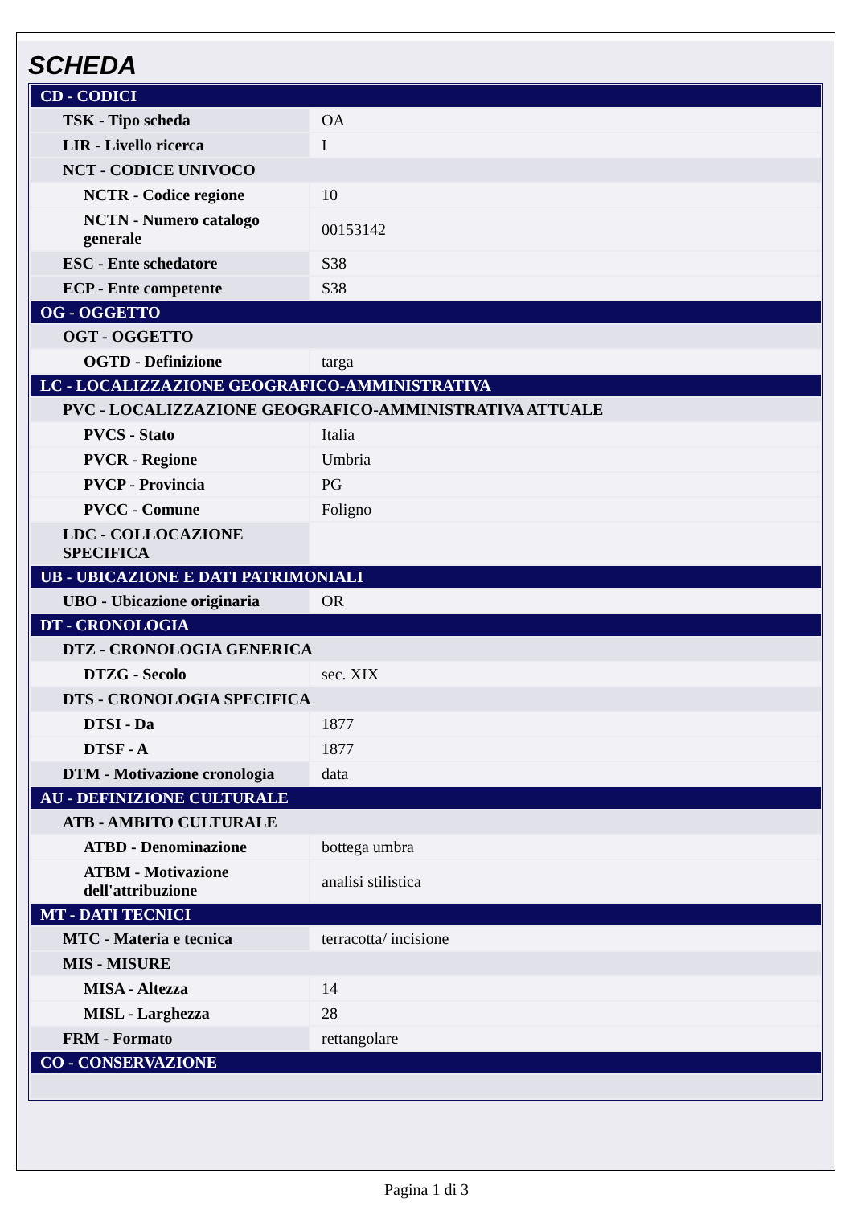SCHEDA
| CD - CODICI | |
| TSK - Tipo scheda | OA |
| LIR - Livello ricerca | I |
| NCT - CODICE UNIVOCO | |
| NCTR - Codice regione | 10 |
| NCTN - Numero catalogo generale | 00153142 |
| ESC - Ente schedatore | S38 |
| ECP - Ente competente | S38 |
| OG - OGGETTO | |
| OGT - OGGETTO | |
| OGTD - Definizione | targa |
| LC - LOCALIZZAZIONE GEOGRAFICO-AMMINISTRATIVA | |
| PVC - LOCALIZZAZIONE GEOGRAFICO-AMMINISTRATIVA ATTUALE | |
| PVCS - Stato | Italia |
| PVCR - Regione | Umbria |
| PVCP - Provincia | PG |
| PVCC - Comune | Foligno |
| LDC - COLLOCAZIONE SPECIFICA | |
| UB - UBICAZIONE E DATI PATRIMONIALI | |
| UBO - Ubicazione originaria | OR |
| DT - CRONOLOGIA | |
| DTZ - CRONOLOGIA GENERICA | |
| DTZG - Secolo | sec. XIX |
| DTS - CRONOLOGIA SPECIFICA | |
| DTSI - Da | 1877 |
| DTSF - A | 1877 |
| DTM - Motivazione cronologia | data |
| AU - DEFINIZIONE CULTURALE | |
| ATB - AMBITO CULTURALE | |
| ATBD - Denominazione | bottega umbra |
| ATBM - Motivazione dell'attribuzione | analisi stilistica |
| MT - DATI TECNICI | |
| MTC - Materia e tecnica | terracotta/ incisione |
| MIS - MISURE | |
| MISA - Altezza | 14 |
| MISL - Larghezza | 28 |
| FRM - Formato | rettangolare |
| CO - CONSERVAZIONE | |
Pagina 1 di 3